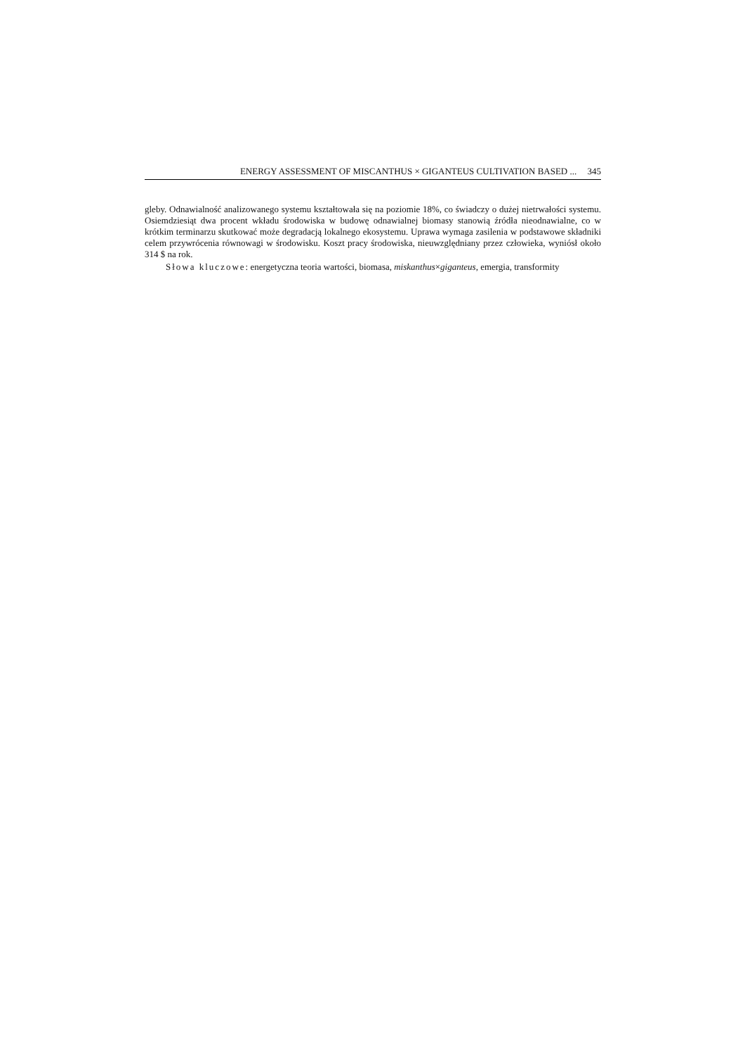ENERGY ASSESSMENT OF MISCANTHUS × GIGANTEUS CULTIVATION BASED ... 345
gleby. Odnawialność analizowanego systemu kształtowała się na poziomie 18%, co świadczy o dużej nietrwałości systemu. Osiemdziesiąt dwa procent wkładu środowiska w budowę odnawialnej biomasy stanowią źródła nieodnawialne, co w krótkim terminarzu skutkować może degradacją lokalnego ekosystemu. Uprawa wymaga zasilenia w podstawowe składniki celem przywrócenia równowagi w środowisku. Koszt pracy środowiska, nieuwzględniany przez człowieka, wyniósł około 314 $ na rok.
Słowa kluczowe: energetyczna teoria wartości, biomasa, miskanthus×giganteus, emergia, transformity